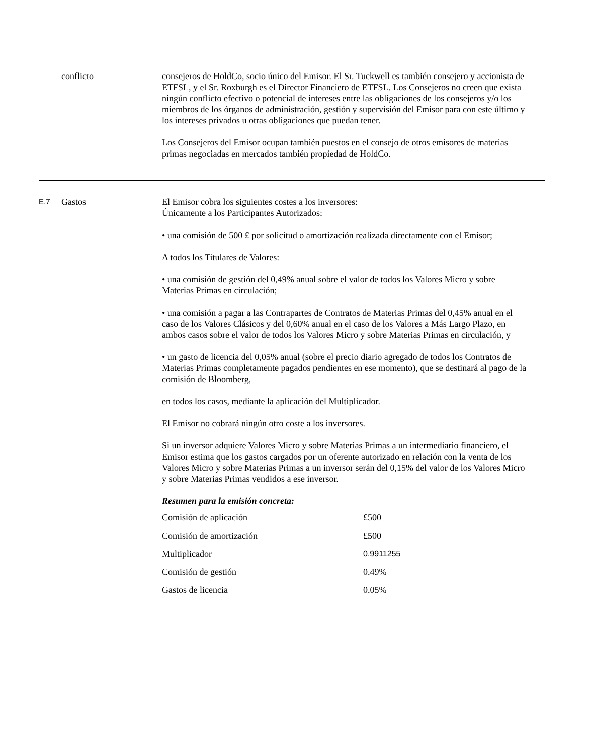conflicto consejeros de HoldCo, socio único del Emisor. El Sr. Tuckwell es también consejero y accionista de ETFSL, y el Sr. Roxburgh es el Director Financiero de ETFSL. Los Consejeros no creen que exista ningún conflicto efectivo o potencial de intereses entre las obligaciones de los consejeros y/o los miembros de los órganos de administración, gestión y supervisión del Emisor para con este último y los intereses privados u otras obligaciones que puedan tener.
Los Consejeros del Emisor ocupan también puestos en el consejo de otros emisores de materias primas negociadas en mercados también propiedad de HoldCo.
E.7
Gastos El Emisor cobra los siguientes costes a los inversores:
Únicamente a los Participantes Autorizados:
• una comisión de 500 £ por solicitud o amortización realizada directamente con el Emisor;
A todos los Titulares de Valores:
• una comisión de gestión del 0,49% anual sobre el valor de todos los Valores Micro y sobre Materias Primas en circulación;
• una comisión a pagar a las Contrapartes de Contratos de Materias Primas del 0,45% anual en el caso de los Valores Clásicos y del 0,60% anual en el caso de los Valores a Más Largo Plazo, en ambos casos sobre el valor de todos los Valores Micro y sobre Materias Primas en circulación, y
• un gasto de licencia del 0,05% anual (sobre el precio diario agregado de todos los Contratos de Materias Primas completamente pagados pendientes en ese momento), que se destinará al pago de la comisión de Bloomberg,
en todos los casos, mediante la aplicación del Multiplicador.
El Emisor no cobrará ningún otro coste a los inversores.
Si un inversor adquiere Valores Micro y sobre Materias Primas a un intermediario financiero, el Emisor estima que los gastos cargados por un oferente autorizado en relación con la venta de los Valores Micro y sobre Materias Primas a un inversor serán del 0,15% del valor de los Valores Micro y sobre Materias Primas vendidos a ese inversor.
Resumen para la emisión concreta:
| Comisión de aplicación | £500 |
| Comisión de amortización | £500 |
| Multiplicador | 0.9911255 |
| Comisión de gestión | 0.49% |
| Gastos de licencia | 0.05% |